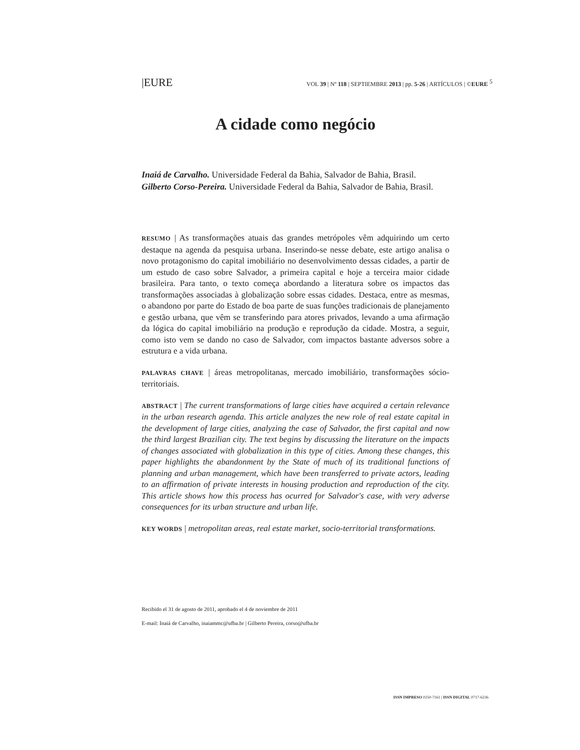|EURE VOL 39 | Nº 118 | SEPTIEMBRE 2013 | pp. 5-26 | ARTÍCULOS | ©EURE 5
A cidade como negócio
Inaiá de Carvalho. Universidade Federal da Bahia, Salvador de Bahia, Brasil.
Gilberto Corso-Pereira. Universidade Federal da Bahia, Salvador de Bahia, Brasil.
RESUMO | As transformações atuais das grandes metrópoles vêm adquirindo um certo destaque na agenda da pesquisa urbana. Inserindo-se nesse debate, este artigo analisa o novo protagonismo do capital imobiliário no desenvolvimento dessas cidades, a partir de um estudo de caso sobre Salvador, a primeira capital e hoje a terceira maior cidade brasileira. Para tanto, o texto começa abordando a literatura sobre os impactos das transformações associadas à globalização sobre essas cidades. Destaca, entre as mesmas, o abandono por parte do Estado de boa parte de suas funções tradicionais de planejamento e gestão urbana, que vêm se transferindo para atores privados, levando a uma afirmação da lógica do capital imobiliário na produção e reprodução da cidade. Mostra, a seguir, como isto vem se dando no caso de Salvador, com impactos bastante adversos sobre a estrutura e a vida urbana.
PALAVRAS CHAVE | áreas metropolitanas, mercado imobiliário, transformações sócio-territoriais.
ABSTRACT | The current transformations of large cities have acquired a certain relevance in the urban research agenda. This article analyzes the new role of real estate capital in the development of large cities, analyzing the case of Salvador, the first capital and now the third largest Brazilian city. The text begins by discussing the literature on the impacts of changes associated with globalization in this type of cities. Among these changes, this paper highlights the abandonment by the State of much of its traditional functions of planning and urban management, which have been transferred to private actors, leading to an affirmation of private interests in housing production and reproduction of the city. This article shows how this process has ocurred for Salvador's case, with very adverse consequences for its urban structure and urban life.
KEY WORDS | metropolitan areas, real estate market, socio-territorial transformations.
Recibido el 31 de agosto de 2011, aprobado el 4 de noviembre de 2011
E-mail: Inaiá de Carvalho, inaiammc@ufba.br | Gilberto Pereira, corso@ufba.br
ISSN IMPRESO 0250-7161 | ISSN DIGITAL 0717-6236